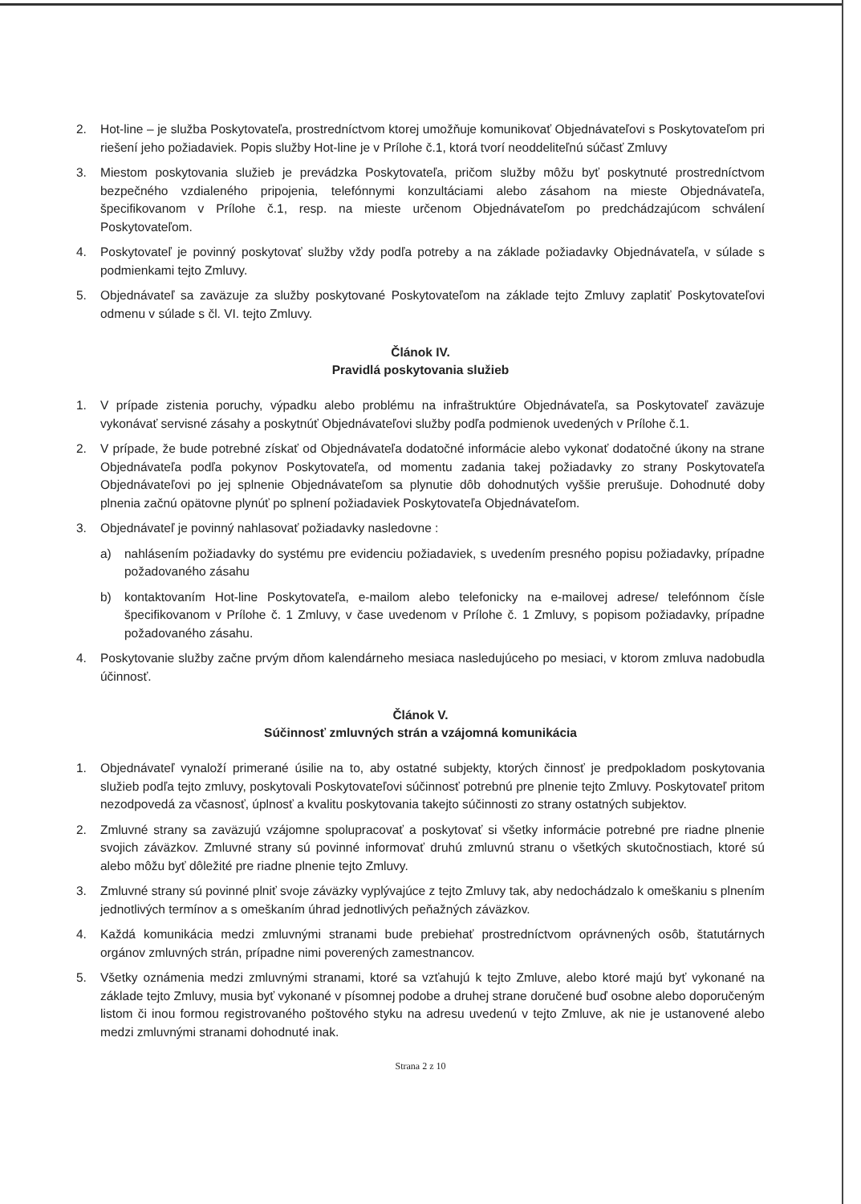2. Hot-line – je služba Poskytovateľa, prostredníctvom ktorej umožňuje komunikovať Objednávateľovi s Poskytovateľom pri riešení jeho požiadaviek. Popis služby Hot-line je v Prílohe č.1, ktorá tvorí neoddeliteľnú súčasť Zmluvy
3. Miestom poskytovania služieb je prevádzka Poskytovateľa, pričom služby môžu byť poskytnuté prostredníctvom bezpečného vzdialeného pripojenia, telefónnymi konzultáciami alebo zásahom na mieste Objednávateľa, špecifikovanom v Prílohe č.1, resp. na mieste určenom Objednávateľom po predchádzajúcom schválení Poskytovateľom.
4. Poskytovateľ je povinný poskytovať služby vždy podľa potreby a na základe požiadavky Objednávateľa, v súlade s podmienkami tejto Zmluvy.
5. Objednávateľ sa zaväzuje za služby poskytované Poskytovateľom na základe tejto Zmluvy zaplatiť Poskytovateľovi odmenu v súlade s čl. VI. tejto Zmluvy.
Článok IV.
Pravidlá poskytovania služieb
1. V prípade zistenia poruchy, výpadku alebo problému na infraštruktúre Objednávateľa, sa Poskytovateľ zaväzuje vykonávať servisné zásahy a poskytnúť Objednávateľovi služby podľa podmienok uvedených v Prílohe č.1.
2. V prípade, že bude potrebné získať od Objednávateľa dodatočné informácie alebo vykonať dodatočné úkony na strane Objednávateľa podľa pokynov Poskytovateľa, od momentu zadania takej požiadavky zo strany Poskytovateľa Objednávateľovi po jej splnenie Objednávateľom sa plynutie dôb dohodnutých vyššie prerušuje. Dohodnuté doby plnenia začnú opätovne plynúť po splnení požiadaviek Poskytovateľa Objednávateľom.
3. Objednávateľ je povinný nahlasovať požiadavky nasledovne :
a) nahlásením požiadavky do systému pre evidenciu požiadaviek, s uvedením presného popisu požiadavky, prípadne požadovaného zásahu
b) kontaktovaním Hot-line Poskytovateľa, e-mailom alebo telefonicky na e-mailovej adrese/ telefónnom čísle špecifikovanom v Prílohe č. 1 Zmluvy, v čase uvedenom v Prílohe č. 1 Zmluvy, s popisom požiadavky, prípadne požadovaného zásahu.
4. Poskytovanie služby začne prvým dňom kalendárneho mesiaca nasledujúceho po mesiaci, v ktorom zmluva nadobudla účinnosť.
Článok V.
Súčinnosť zmluvných strán a vzájomná komunikácia
1. Objednávateľ vynaloží primerané úsilie na to, aby ostatné subjekty, ktorých činnosť je predpokladom poskytovania služieb podľa tejto zmluvy, poskytovali Poskytovateľovi súčinnosť potrebnú pre plnenie tejto Zmluvy. Poskytovateľ pritom nezodpovedá za včasnosť, úplnosť a kvalitu poskytovania takejto súčinnosti zo strany ostatných subjektov.
2. Zmluvné strany sa zaväzujú vzájomne spolupracovať a poskytovať si všetky informácie potrebné pre riadne plnenie svojich záväzkov. Zmluvné strany sú povinné informovať druhú zmluvnú stranu o všetkých skutočnostiach, ktoré sú alebo môžu byť dôležité pre riadne plnenie tejto Zmluvy.
3. Zmluvné strany sú povinné plniť svoje záväzky vyplývajúce z tejto Zmluvy tak, aby nedochádzalo k omeškaniu s plnením jednotlivých termínov a s omeškaním úhrad jednotlivých peňažných záväzkov.
4. Každá komunikácia medzi zmluvnými stranami bude prebiehať prostredníctvom oprávnených osôb, štatutárnych orgánov zmluvných strán, prípadne nimi poverených zamestnancov.
5. Všetky oznámenia medzi zmluvnými stranami, ktoré sa vzťahujú k tejto Zmluve, alebo ktoré majú byť vykonané na základe tejto Zmluvy, musia byť vykonané v písomnej podobe a druhej strane doručené buď osobne alebo doporučeným listom či inou formou registrovaného poštového styku na adresu uvedenú v tejto Zmluve, ak nie je ustanovené alebo medzi zmluvnými stranami dohodnuté inak.
Strana 2 z 10